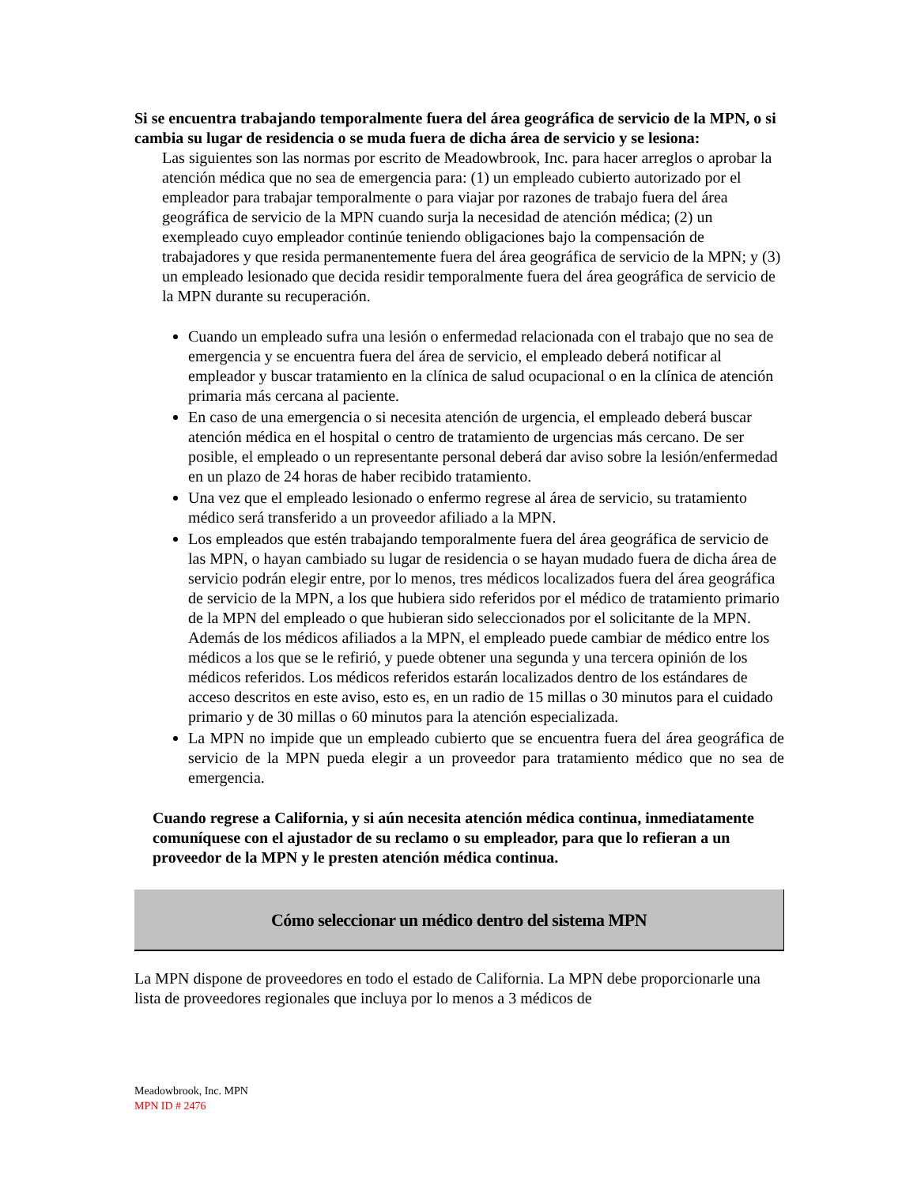Si se encuentra trabajando temporalmente fuera del área geográfica de servicio de la MPN, o si cambia su lugar de residencia o se muda fuera de dicha área de servicio y se lesiona:
Las siguientes son las normas por escrito de Meadowbrook, Inc. para hacer arreglos o aprobar la atención médica que no sea de emergencia para: (1) un empleado cubierto autorizado por el empleador para trabajar temporalmente o para viajar por razones de trabajo fuera del área geográfica de servicio de la MPN cuando surja la necesidad de atención médica; (2) un exempleado cuyo empleador continúe teniendo obligaciones bajo la compensación de trabajadores y que resida permanentemente fuera del área geográfica de servicio de la MPN; y (3) un empleado lesionado que decida residir temporalmente fuera del área geográfica de servicio de la MPN durante su recuperación.
Cuando un empleado sufra una lesión o enfermedad relacionada con el trabajo que no sea de emergencia y se encuentra fuera del área de servicio, el empleado deberá notificar al empleador y buscar tratamiento en la clínica de salud ocupacional o en la clínica de atención primaria más cercana al paciente.
En caso de una emergencia o si necesita atención de urgencia, el empleado deberá buscar atención médica en el hospital o centro de tratamiento de urgencias más cercano. De ser posible, el empleado o un representante personal deberá dar aviso sobre la lesión/enfermedad en un plazo de 24 horas de haber recibido tratamiento.
Una vez que el empleado lesionado o enfermo regrese al área de servicio, su tratamiento médico será transferido a un proveedor afiliado a la MPN.
Los empleados que estén trabajando temporalmente fuera del área geográfica de servicio de las MPN, o hayan cambiado su lugar de residencia o se hayan mudado fuera de dicha área de servicio podrán elegir entre, por lo menos, tres médicos localizados fuera del área geográfica de servicio de la MPN, a los que hubiera sido referidos por el médico de tratamiento primario de la MPN del empleado o que hubieran sido seleccionados por el solicitante de la MPN. Además de los médicos afiliados a la MPN, el empleado puede cambiar de médico entre los médicos a los que se le refirió, y puede obtener una segunda y una tercera opinión de los médicos referidos. Los médicos referidos estarán localizados dentro de los estándares de acceso descritos en este aviso, esto es, en un radio de 15 millas o 30 minutos para el cuidado primario y de 30 millas o 60 minutos para la atención especializada.
La MPN no impide que un empleado cubierto que se encuentra fuera del área geográfica de servicio de la MPN pueda elegir a un proveedor para tratamiento médico que no sea de emergencia.
Cuando regrese a California, y si aún necesita atención médica continua, inmediatamente comuníquese con el ajustador de su reclamo o su empleador, para que lo refieran a un proveedor de la MPN y le presten atención médica continua.
Cómo seleccionar un médico dentro del sistema MPN
La MPN dispone de proveedores en todo el estado de California. La MPN debe proporcionarle una lista de proveedores regionales que incluya por lo menos a 3 médicos de
Meadowbrook, Inc. MPN
MPN ID # 2476